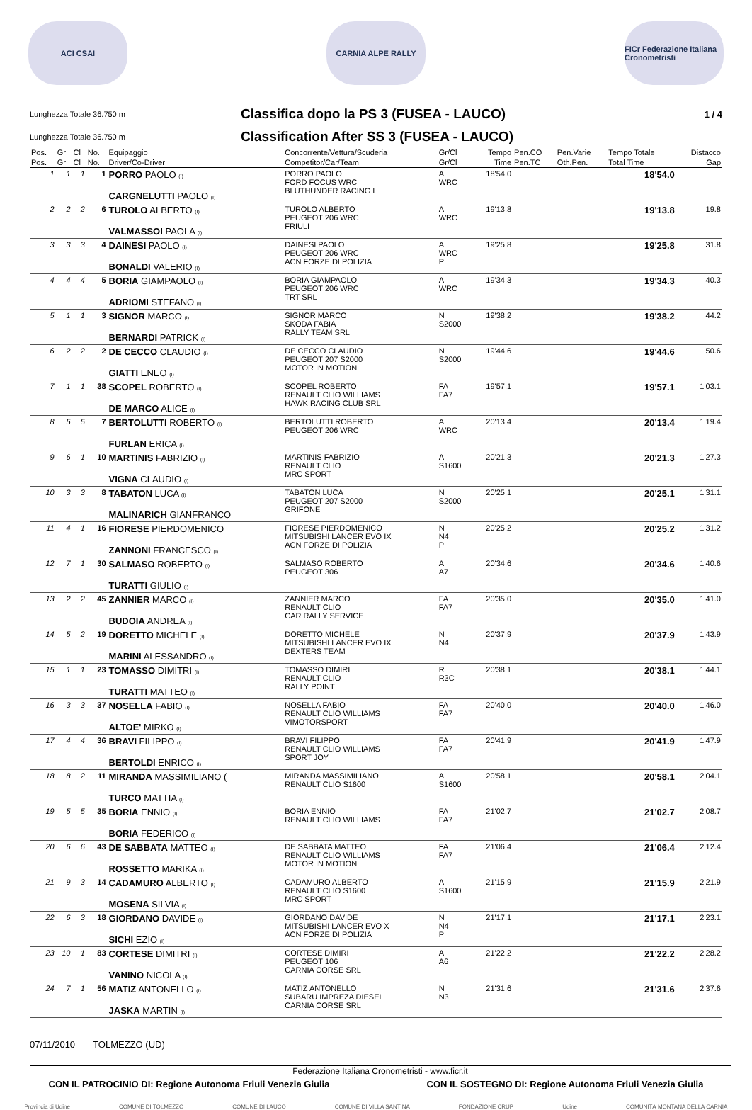ACI CSAI CARNIA ALPE RALLY
FICr Federazione Italiana Cronometristi
Lunghezza Totale 36.750 m
Classifica dopo la PS 3 (FUSEA - LAUCO)
1 / 4
Lunghezza Totale 36.750 m
Classification After SS 3 (FUSEA - LAUCO)
| Pos. | Gr | Cl | No. | Equipaggio | Concorrente/Vettura/Scuderia | Gr/Cl | Tempo | Pen.CO | Pen.Varie | Tempo Totale | Distacco |
| --- | --- | --- | --- | --- | --- | --- | --- | --- | --- | --- | --- |
| Pos. | Gr | Cl | No. | Driver/Co-Driver | Competitor/Car/Team | Gr/Cl | Time | Pen.TC | Oth.Pen. | Total Time | Gap |
| 1 | 1 | 1 | 1 | PORRO PAOLO (I) CARGNELUTTI PAOLO (I) | PORRO PAOLO FORD FOCUS WRC BLUTHUNDER RACING I | A WRC | 18'54.0 | | | 18'54.0 | |
| 2 | 2 | 2 | 6 | TUROLO ALBERTO (I) VALMASSOI PAOLA (I) | TUROLO ALBERTO PEUGEOT 206 WRC FRIULI | A WRC | 19'13.8 | | | 19'13.8 | 19.8 |
| 3 | 3 | 3 | 4 | DAINESI PAOLO (I) BONALDI VALERIO (I) | DAINESI PAOLO PEUGEOT 206 WRC ACN FORZE DI POLIZIA | A WRC P | 19'25.8 | | | 19'25.8 | 31.8 |
| 4 | 4 | 4 | 5 | BORIA GIAMPAOLO (I) ADRIOMI STEFANO (I) | BORIA GIAMPAOLO PEUGEOT 206 WRC TRT SRL | A WRC | 19'34.3 | | | 19'34.3 | 40.3 |
| 5 | 1 | 1 | 3 | SIGNOR MARCO (I) BERNARDI PATRICK (I) | SIGNOR MARCO SKODA FABIA RALLY TEAM SRL | N S2000 | 19'38.2 | | | 19'38.2 | 44.2 |
| 6 | 2 | 2 | 2 | DE CECCO CLAUDIO (I) GIATTI ENEO (I) | DE CECCO CLAUDIO PEUGEOT 207 S2000 MOTOR IN MOTION | N S2000 | 19'44.6 | | | 19'44.6 | 50.6 |
| 7 | 1 | 1 | 38 | SCOPEL ROBERTO (I) DE MARCO ALICE (I) | SCOPEL ROBERTO RENAULT CLIO WILLIAMS HAWK RACING CLUB SRL | FA FA7 | 19'57.1 | | | 19'57.1 | 1'03.1 |
| 8 | 5 | 5 | 7 | BERTOLUTTI ROBERTO (I) FURLAN ERICA (I) | BERTOLUTTI ROBERTO PEUGEOT 206 WRC | A WRC | 20'13.4 | | | 20'13.4 | 1'19.4 |
| 9 | 6 | 1 | 10 | MARTINIS FABRIZIO (I) VIGNA CLAUDIO (I) | MARTINIS FABRIZIO RENAULT CLIO MRC SPORT | A S1600 | 20'21.3 | | | 20'21.3 | 1'27.3 |
| 10 | 3 | 3 | 8 | TABATON LUCA (I) MALINARICH GIANFRANCO | TABATON LUCA PEUGEOT 207 S2000 GRIFONE | N S2000 | 20'25.1 | | | 20'25.1 | 1'31.1 |
| 11 | 4 | 1 | 16 | FIORESE PIERDOMENICO ZANNONI FRANCESCO (I) | FIORESE PIERDOMENICO MITSUBISHI LANCER EVO IX ACN FORZE DI POLIZIA | N N4 P | 20'25.2 | | | 20'25.2 | 1'31.2 |
| 12 | 7 | 1 | 30 | SALMASO ROBERTO (I) TURATTI GIULIO (I) | SALMASO ROBERTO PEUGEOT 306 | A A7 | 20'34.6 | | | 20'34.6 | 1'40.6 |
| 13 | 2 | 2 | 45 | ZANNIER MARCO (I) BUDOIA ANDREA (I) | ZANNIER MARCO RENAULT CLIO CAR RALLY SERVICE | FA FA7 | 20'35.0 | | | 20'35.0 | 1'41.0 |
| 14 | 5 | 2 | 19 | DORETTO MICHELE (I) MARINI ALESSANDRO (I) | DORETTO MICHELE MITSUBISHI LANCER EVO IX DEXTERS TEAM | N N4 | 20'37.9 | | | 20'37.9 | 1'43.9 |
| 15 | 1 | 1 | 23 | TOMASSO DIMITRI (I) TURATTI MATTEO (I) | TOMASSO DIMIRI RENAULT CLIO RALLY POINT | R R3C | 20'38.1 | | | 20'38.1 | 1'44.1 |
| 16 | 3 | 3 | 37 | NOSELLA FABIO (I) ALTOE' MIRKO (I) | NOSELLA FABIO RENAULT CLIO WILLIAMS VIMOTORSPORT | FA FA7 | 20'40.0 | | | 20'40.0 | 1'46.0 |
| 17 | 4 | 4 | 36 | BRAVI FILIPPO (I) BERTOLDI ENRICO (I) | BRAVI FILIPPO RENAULT CLIO WILLIAMS SPORT JOY | FA FA7 | 20'41.9 | | | 20'41.9 | 1'47.9 |
| 18 | 8 | 2 | 11 | MIRANDA MASSIMILIANO ( TURCO MATTIA (I) | MIRANDA MASSIMILIANO RENAULT CLIO S1600 | A S1600 | 20'58.1 | | | 20'58.1 | 2'04.1 |
| 19 | 5 | 5 | 35 | BORIA ENNIO (I) BORIA FEDERICO (I) | BORIA ENNIO RENAULT CLIO WILLIAMS | FA FA7 | 21'02.7 | | | 21'02.7 | 2'08.7 |
| 20 | 6 | 6 | 43 | DE SABBATA MATTEO (I) ROSSETTO MARIKA (I) | DE SABBATA MATTEO RENAULT CLIO WILLIAMS MOTOR IN MOTION | FA FA7 | 21'06.4 | | | 21'06.4 | 2'12.4 |
| 21 | 9 | 3 | 14 | CADAMURO ALBERTO (I) MOSENA SILVIA (I) | CADAMURO ALBERTO RENAULT CLIO S1600 MRC SPORT | A S1600 | 21'15.9 | | | 21'15.9 | 2'21.9 |
| 22 | 6 | 3 | 18 | GIORDANO DAVIDE (I) SICHI EZIO (I) | GIORDANO DAVIDE MITSUBISHI LANCER EVO X ACN FORZE DI POLIZIA | N N4 P | 21'17.1 | | | 21'17.1 | 2'23.1 |
| 23 | 10 | 1 | 83 | CORTESE DIMITRI (I) VANINO NICOLA (I) | CORTESE DIMIRI PEUGEOT 106 CARNIA CORSE SRL | A A6 | 21'22.2 | | | 21'22.2 | 2'28.2 |
| 24 | 7 | 1 | 56 | MATIZ ANTONELLO (I) JASKA MARTIN (I) | MATIZ ANTONELLO SUBARU IMPREZA DIESEL CARNIA CORSE SRL | N N3 | 21'31.6 | | | 21'31.6 | 2'37.6 |
07/11/2010 TOLMEZZO (UD)
Federazione Italiana Cronometristi - www.ficr.it
CON IL PATROCINIO DI: Regione Autonoma Friuli Venezia Giulia CON IL SOSTEGNO DI: Regione Autonoma Friuli Venezia Giulia
Provincia di Udine COMUNE DI TOLMEZZO COMUNE DI LAUCO COMUNE DI VILLA SANTINA FONDAZIONE CRUP Udine COMUNITÀ MONTANA DELLA CARNIA